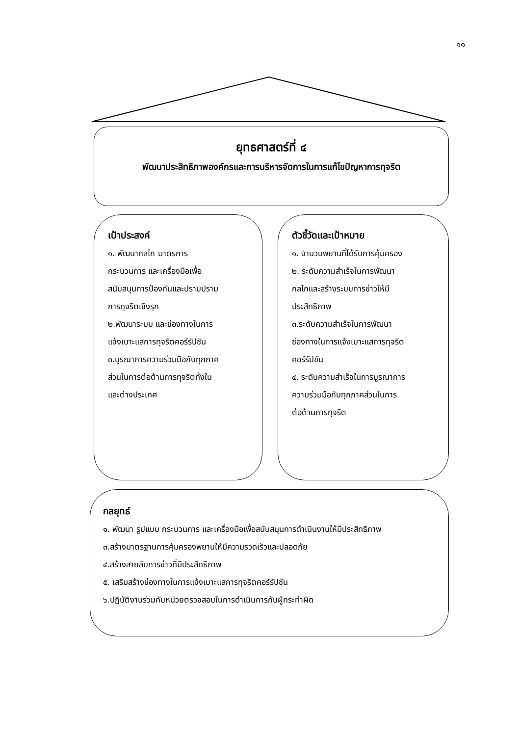๑๑
ยุทธศาสตร์ที่ ๔
พัฒนาประสิทธิภาพองค์กรและการบริหารจัดการในการแก้ไขปัญหาการทุจริต
เป้าประสงค์
๑. พัฒนากลไก มาตรการ
กระบวนการ และเครื่องมือเพื่อ
สนับสนุนการป้องกันและปราบปราม
การทุจริตเชิงรุก
๒.พัฒนาระบบ และช่องทางในการ
แจ้งเบาะแสการทุจริตคอร์รัปชัน
๓.บูรณาการความร่วมมือกับทุกภาค
ส่วนในการต่อต้านการทุจริตทั้งใน
และต่างประเทศ
ตัวชี้วัดและเป้าหมาย
๑. จำนวนพยานที่ได้รับการคุ้มครอง
๒. ระดับความสำเร็จในการพัฒนา
กลไกและสร้างระบบการข่าวให้มี
ประสิทธิภาพ
๓.ระดับความสำเร็จในการพัฒนา
ช่องทางในการแจ้งเบาะแสการทุจริต
คอร์รัปชัน
๔. ระดับความสำเร็จในการบูรณาการ
ความร่วมมือกับทุกภาคส่วนในการ
ต่อต้านการทุจริต
กลยุทธ์
๑. พัฒนา รูปแบบ กระบวนการ และเครื่องมือเพื่อสนับสนุนการดำเนินงานให้มีประสิทธิภาพ
๓.สร้างมาตรฐานการคุ้มครองพยานให้มีความรวดเร็วและปลอดภัย
๔.สร้างสายลับการข่าวที่มีประสิทธิภาพ
๕. เสริมสร้างช่องทางในการแจ้งเบาะแสการทุจริตคอร์รัปชัน
๖.ปฏิบัติงานร่วมกับหน่วยตรวจสอบในการดำเนินการกับผู้กระทำผิด